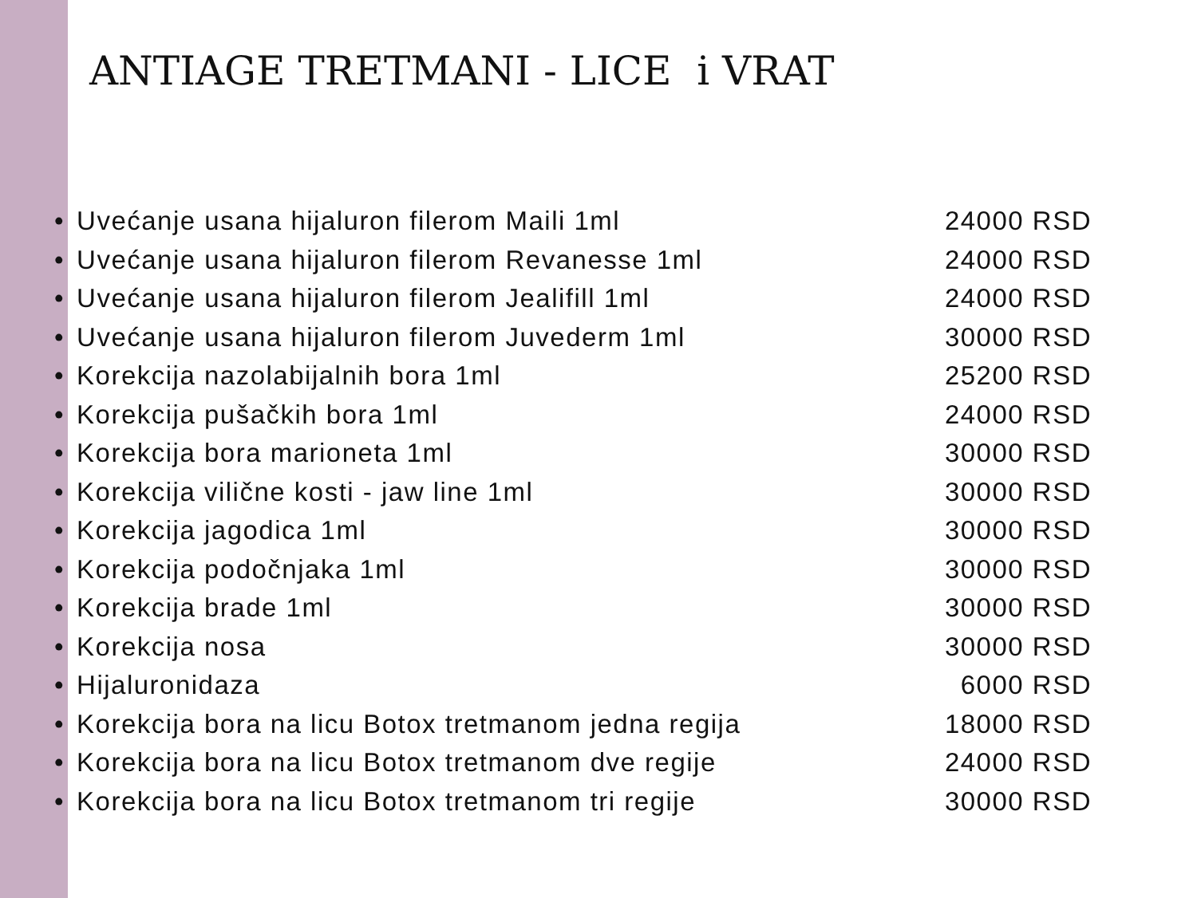ANTIAGE TRETMANI - LICE i VRAT
• Uvećanje usana hijaluron filerom Maili 1ml 24000 RSD
• Uvećanje usana hijaluron filerom Revanesse 1ml 24000 RSD
• Uvećanje usana hijaluron filerom Jealifill 1ml 24000 RSD
• Uvećanje usana hijaluron filerom Juvederm 1ml 30000 RSD
• Korekcija nazolabijalnih bora 1ml 25200 RSD
• Korekcija pušačkih bora 1ml 24000 RSD
• Korekcija bora marioneta 1ml 30000 RSD
• Korekcija vilične kosti - jaw line 1ml 30000 RSD
• Korekcija jagodica 1ml 30000 RSD
• Korekcija podočnjaka 1ml 30000 RSD
• Korekcija brade 1ml 30000 RSD
• Korekcija nosa 30000 RSD
• Hijaluronidaza 6000 RSD
• Korekcija bora na licu Botox tretmanom jedna regija 18000 RSD
• Korekcija bora na licu Botox tretmanom dve regije 24000 RSD
• Korekcija bora na licu Botox tretmanom tri regije 30000 RSD